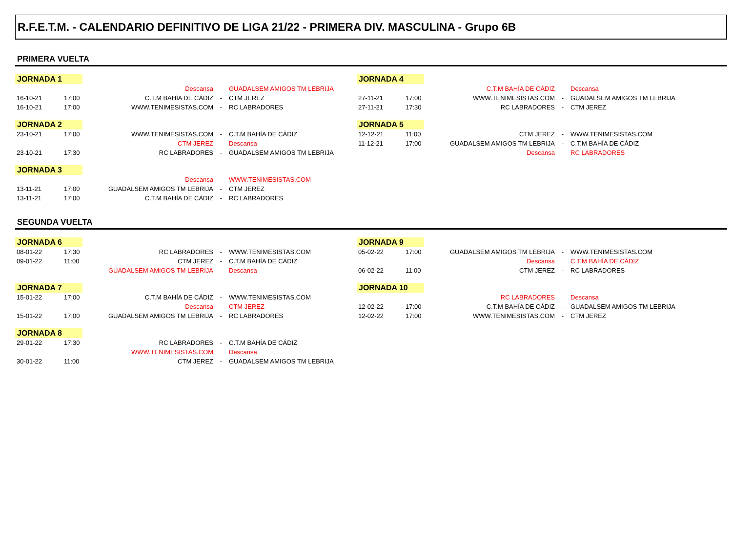R.F.E.T.M. - CALENDARIO DEFINITIVO DE LIGA 21/22 - PRIMERA DIV. MASCULINA - Grupo 6B
PRIMERA VUELTA
JORNADA 1
| | | Descansa | | GUADALSEM AMIGOS TM LEBRIJA |
| 16-10-21 | 17:00 | C.T.M BAHÍA DE CÁDIZ | - | CTM JEREZ |
| 16-10-21 | 17:00 | WWW.TENIMESISTAS.COM | - | RC LABRADORES |
JORNADA 2
| 23-10-21 | 17:00 | WWW.TENIMESISTAS.COM | - | C.T.M BAHÍA DE CÁDIZ |
| | | CTM JEREZ | | Descansa |
| 23-10-21 | 17:30 | RC LABRADORES | - | GUADALSEM AMIGOS TM LEBRIJA |
JORNADA 3
| | | Descansa | | WWW.TENIMESISTAS.COM |
| 13-11-21 | 17:00 | GUADALSEM AMIGOS TM LEBRIJA | - | CTM JEREZ |
| 13-11-21 | 17:00 | C.T.M BAHÍA DE CÁDIZ | - | RC LABRADORES |
JORNADA 4
| | | C.T.M BAHÍA DE CÁDIZ | | Descansa |
| 27-11-21 | 17:00 | WWW.TENIMESISTAS.COM | - | GUADALSEM AMIGOS TM LEBRIJA |
| 27-11-21 | 17:30 | RC LABRADORES | - | CTM JEREZ |
JORNADA 5
| 12-12-21 | 11:00 | CTM JEREZ | - | WWW.TENIMESISTAS.COM |
| 11-12-21 | 17:00 | GUADALSEM AMIGOS TM LEBRIJA | - | C.T.M BAHÍA DE CÁDIZ |
| | | Descansa | | RC LABRADORES |
SEGUNDA VUELTA
JORNADA 6
| 08-01-22 | 17:30 | RC LABRADORES | - | WWW.TENIMESISTAS.COM |
| 09-01-22 | 11:00 | CTM JEREZ | - | C.T.M BAHÍA DE CÁDIZ |
| | | GUADALSEM AMIGOS TM LEBRIJA | | Descansa |
JORNADA 7
| 15-01-22 | 17:00 | C.T.M BAHÍA DE CÁDIZ | - | WWW.TENIMESISTAS.COM |
| | | Descansa | | CTM JEREZ |
| 15-01-22 | 17:00 | GUADALSEM AMIGOS TM LEBRIJA | - | RC LABRADORES |
JORNADA 8
| 29-01-22 | 17:30 | RC LABRADORES | - | C.T.M BAHÍA DE CÁDIZ |
| | | WWW.TENIMESISTAS.COM | | Descansa |
| 30-01-22 | 11:00 | CTM JEREZ | - | GUADALSEM AMIGOS TM LEBRIJA |
JORNADA 9
| 05-02-22 | 17:00 | GUADALSEM AMIGOS TM LEBRIJA | - | WWW.TENIMESISTAS.COM |
| | | Descansa | | C.T.M BAHÍA DE CÁDIZ |
| 06-02-22 | 11:00 | CTM JEREZ | - | RC LABRADORES |
JORNADA 10
| | | RC LABRADORES | | Descansa |
| 12-02-22 | 17:00 | C.T.M BAHÍA DE CÁDIZ | - | GUADALSEM AMIGOS TM LEBRIJA |
| 12-02-22 | 17:00 | WWW.TENIMESISTAS.COM | - | CTM JEREZ |